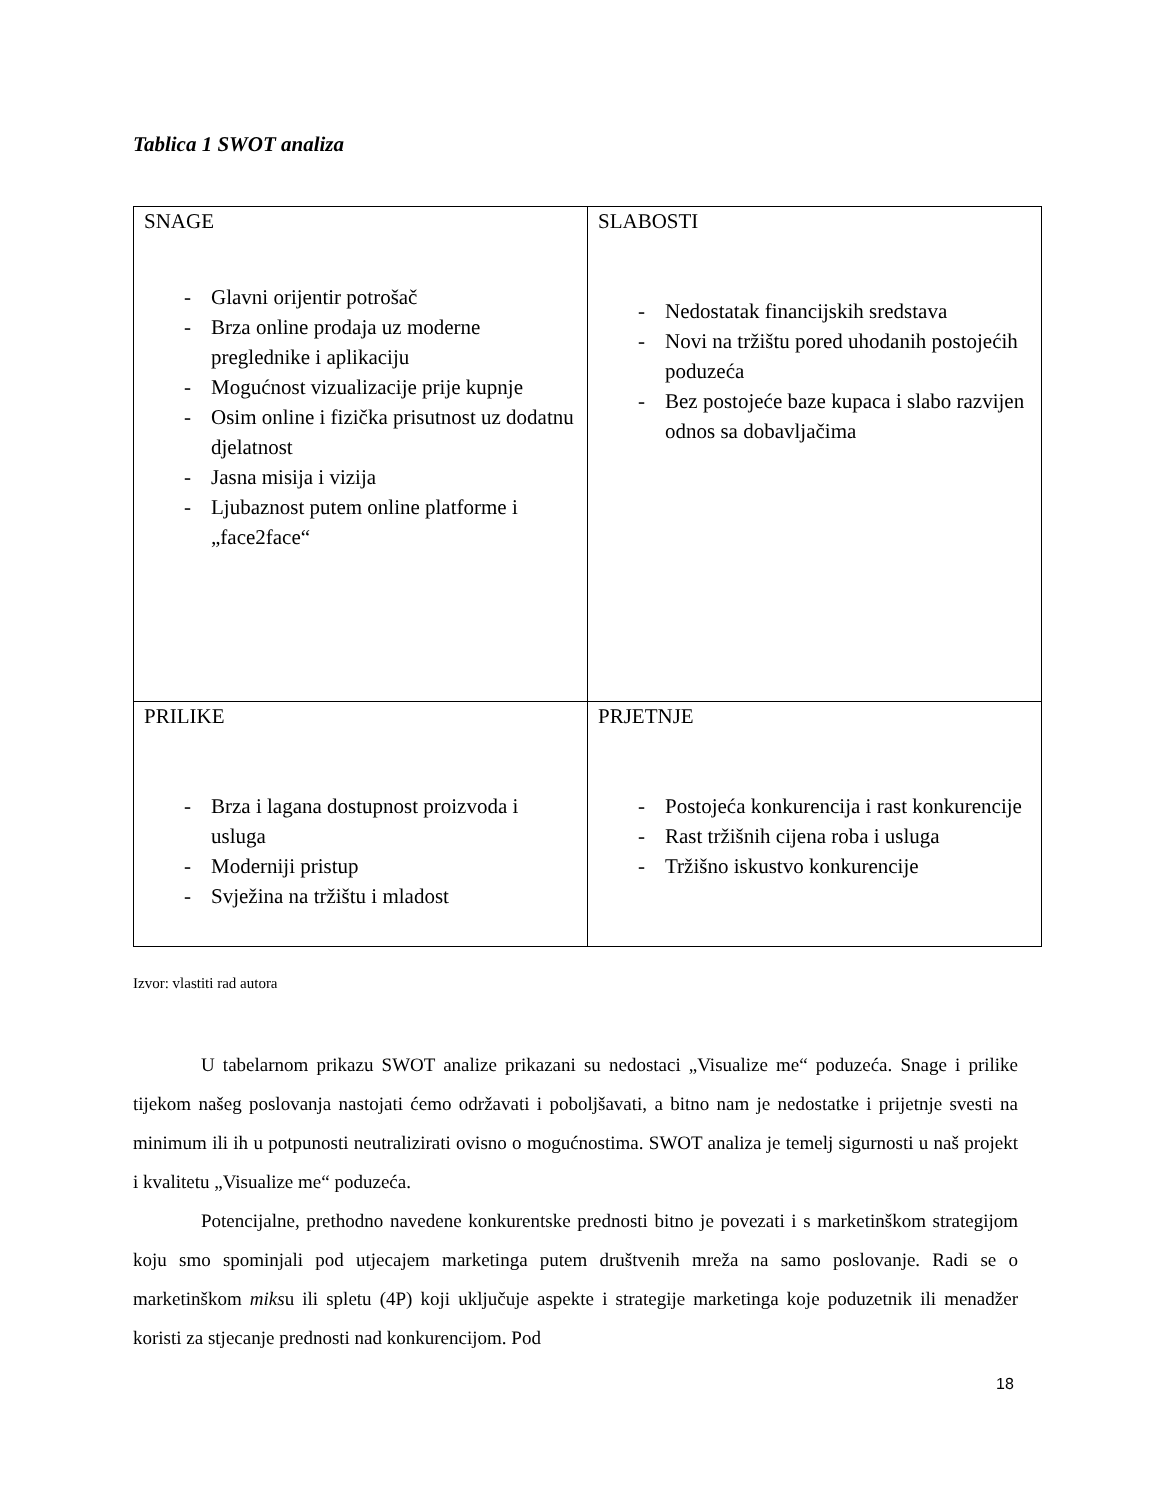Tablica 1 SWOT analiza
| SNAGE - Glavni orijentir potrošač - Brza online prodaja uz moderne preglednike i aplikaciju - Mogućnost vizualizacije prije kupnje - Osim online i fizička prisutnost uz dodatnu djelatnost - Jasna misija i vizija - Ljubaznost putem online platforme i „face2face“ | SLABOSTI - Nedostatak financijskih sredstava - Novi na tržištu pored uhodanih postojećih poduzeća - Bez postojeće baze kupaca i slabo razvijen odnos sa dobavljačima |
| PRILIKE - Brza i lagana dostupnost proizvoda i usluga - Moderniji pristup - Svježina na tržištu i mladost | PRJETNJE - Postojeća konkurencija i rast konkurencije - Rast tržišnih cijena roba i usluga - Tržišno iskustvo konkurencije |
Izvor: vlastiti rad autora
U tabelarnom prikazu SWOT analize prikazani su nedostaci „Visualize me“ poduzeća. Snage i prilike tijekom našeg poslovanja nastojati ćemo održavati i poboljšavati, a bitno nam je nedostatke i prijetnje svesti na minimum ili ih u potpunosti neutralizirati ovisno o mogućnostima. SWOT analiza je temelj sigurnosti u naš projekt i kvalitetu „Visualize me“ poduzeća.
Potencijalne, prethodno navedene konkurentske prednosti bitno je povezati i s marketinškom strategijom koju smo spominjali pod utjecajem marketinga putem društvenih mreža na samo poslovanje. Radi se o marketinškom miksu ili spletu (4P) koji uključuje aspekte i strategije marketinga koje poduzetnik ili menadžer koristi za stjecanje prednosti nad konkurencijom. Pod
18